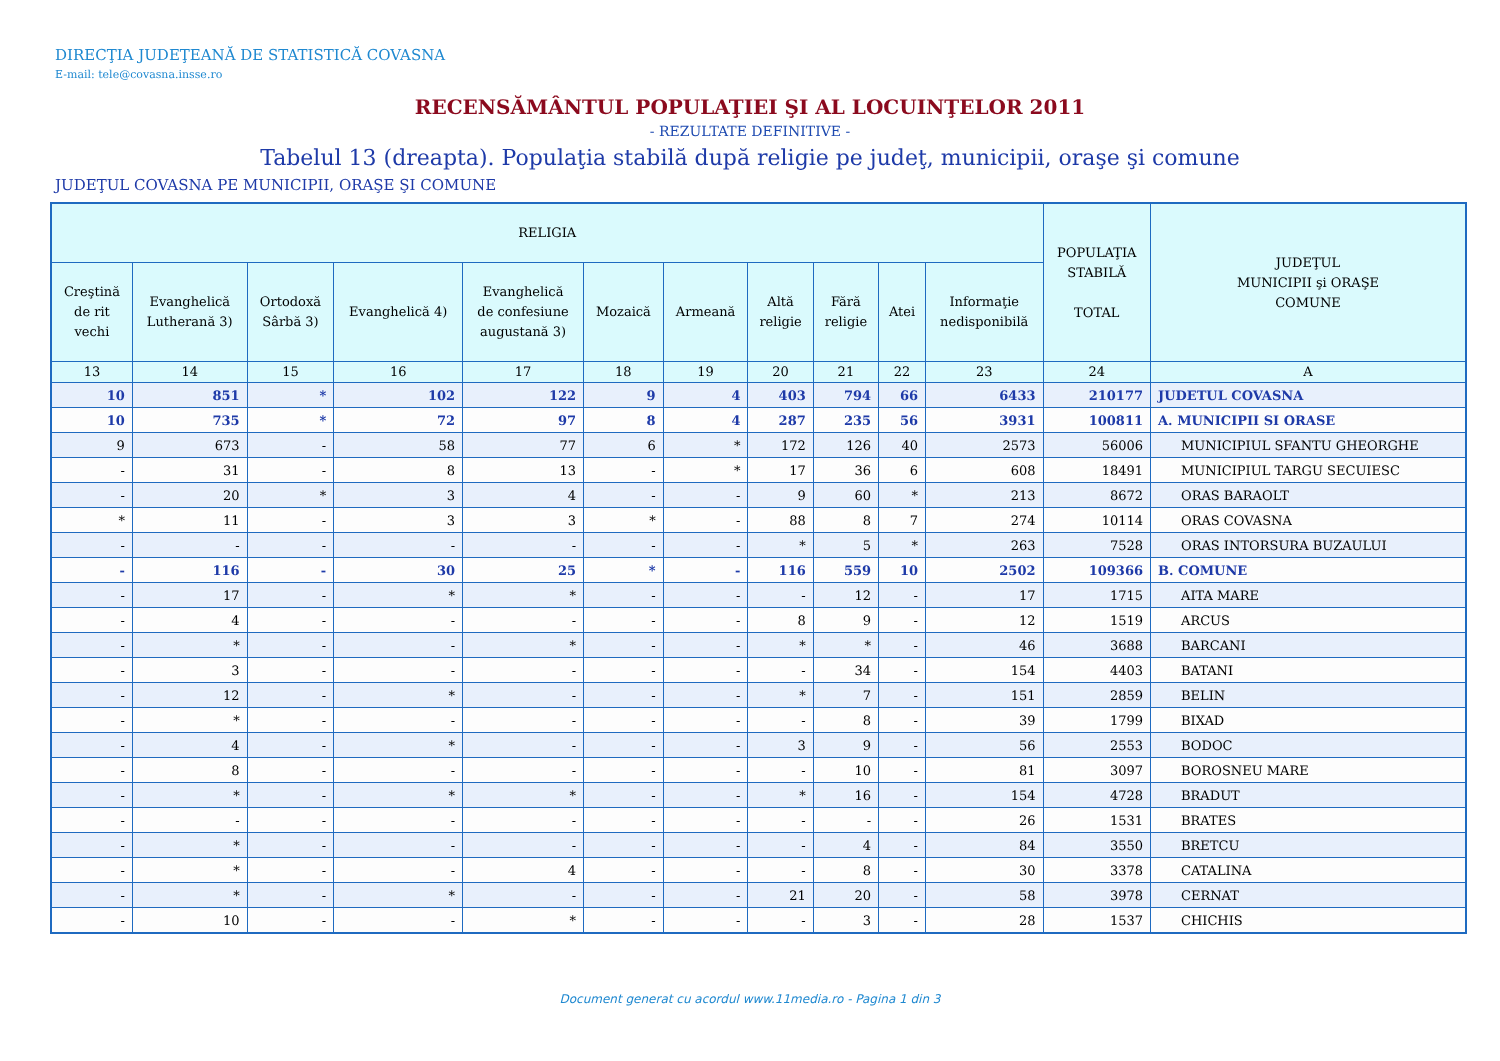DIRECŢIA JUDEŢEANĂ DE STATISTICĂ COVASNA
E-mail: tele@covasna.insse.ro
RECENSĂMÂNTUL POPULAŢIEI ŞI AL LOCUINŢELOR 2011
- REZULTATE DEFINITIVE -
Tabelul 13 (dreapta). Populaţia stabilă după religie pe judeţ, municipii, oraşe şi comune
JUDEŢUL COVASNA PE MUNICIPII, ORAŞE ŞI COMUNE
| RELIGIA | | | | | | | | | | | POPULAŢIA STABILĂ TOTAL | JUDEŢUL MUNICIPII şi ORAŞE COMUNE |
| --- | --- | --- | --- | --- | --- | --- | --- | --- | --- | --- | --- | --- |
| Creştină de rit vechi | Evanghelică Lutherană 3) | Ortodoxă Sârbă 3) | Evanghelică 4) | Evanghelică de confesiune augustană 3) | Mozaică | Armeană | Altă religie | Fără religie | Atei | Informaţie nedisponibilă | | |
| 13 | 14 | 15 | 16 | 17 | 18 | 19 | 20 | 21 | 22 | 23 | 24 | A |
| 10 | 851 | * | 102 | 122 | 9 | 4 | 403 | 794 | 66 | 6433 | 210177 | JUDETUL COVASNA |
| 10 | 735 | * | 72 | 97 | 8 | 4 | 287 | 235 | 56 | 3931 | 100811 | A. MUNICIPII SI ORASE |
| 9 | 673 | - | 58 | 77 | 6 | * | 172 | 126 | 40 | 2573 | 56006 | MUNICIPIUL SFANTU GHEORGHE |
| - | 31 | - | 8 | 13 | - | * | 17 | 36 | 6 | 608 | 18491 | MUNICIPIUL TARGU SECUIESC |
| - | 20 | * | 3 | 4 | - | - | 9 | 60 | * | 213 | 8672 | ORAS BARAOLT |
| * | 11 | - | 3 | 3 | * | - | 88 | 8 | 7 | 274 | 10114 | ORAS COVASNA |
| - | - | - | - | - | - | - | * | 5 | * | 263 | 7528 | ORAS INTORSURA BUZAULUI |
| - | 116 | - | 30 | 25 | * | - | 116 | 559 | 10 | 2502 | 109366 | B. COMUNE |
| - | 17 | - | * | * | - | - | - | 12 | - | 17 | 1715 | AITA MARE |
| - | 4 | - | - | - | - | - | 8 | 9 | - | 12 | 1519 | ARCUS |
| - | * | - | - | * | - | - | * | * | - | 46 | 3688 | BARCANI |
| - | 3 | - | - | - | - | - | - | 34 | - | 154 | 4403 | BATANI |
| - | 12 | - | * | - | - | - | * | 7 | - | 151 | 2859 | BELIN |
| - | * | - | - | - | - | - | - | 8 | - | 39 | 1799 | BIXAD |
| - | 4 | - | * | - | - | - | 3 | 9 | - | 56 | 2553 | BODOC |
| - | 8 | - | - | - | - | - | - | 10 | - | 81 | 3097 | BOROSNEU MARE |
| - | * | - | * | * | - | - | * | 16 | - | 154 | 4728 | BRADUT |
| - | - | - | - | - | - | - | - | - | - | 26 | 1531 | BRATES |
| - | * | - | - | - | - | - | - | 4 | - | 84 | 3550 | BRETCU |
| - | * | - | - | 4 | - | - | - | 8 | - | 30 | 3378 | CATALINA |
| - | * | - | * | - | - | - | 21 | 20 | - | 58 | 3978 | CERNAT |
| - | 10 | - | - | * | - | - | - | 3 | - | 28 | 1537 | CHICHIS |
Document generat cu acordul www.11media.ro - Pagina 1 din 3